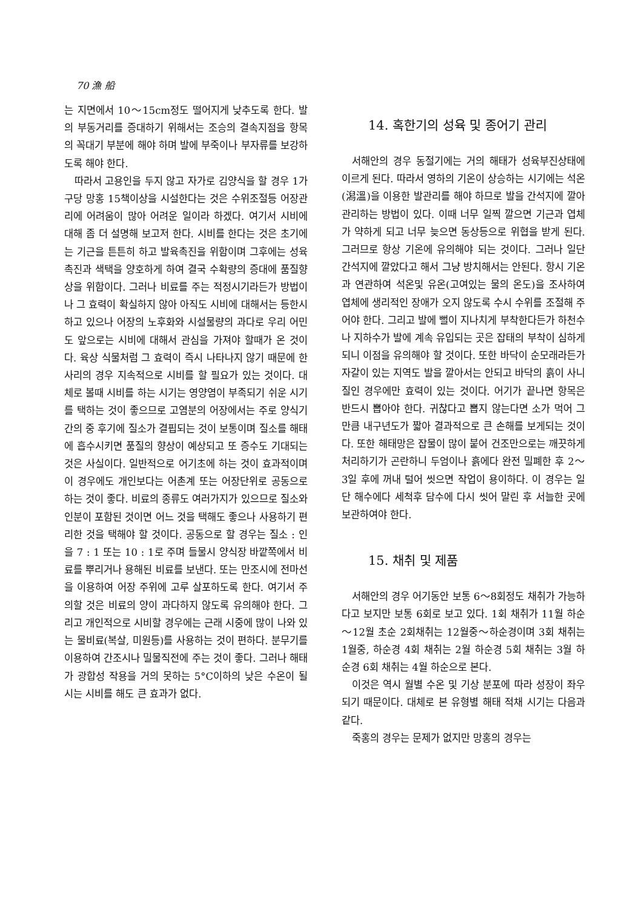70 漁 船
는 지면에서 10～15cm정도 떨어지게 낮추도록 한다. 발의 부동거리를 증대하기 위해서는 조승의 결속지점을 항목의 꼭대기 부분에 해야 하며 발에 부죽이나 부자류를 보강하도록 해야 한다.
따라서 고용인을 두지 않고 자가로 김양식을 할 경우 1가구당 망홍 15책이상을 시설한다는 것은 수위조절등 어장관리에 어려움이 많아 어려운 일이라 하겠다. 여기서 시비에 대해 좀 더 설명해 보고저 한다. 시비를 한다는 것은 초기에는 기근을 튼튼히 하고 발육촉진을 위함이며 그후에는 성육촉진과 색택을 양호하게 하여 결국 수확량의 증대에 품질향상을 위함이다. 그러나 비료를 주는 적정시기라든가 방법이나 그 효력이 확실하지 않아 아직도 시비에 대해서는 등한시 하고 있으나 어장의 노후화와 시설물량의 과다로 우리 어민도 앞으로는 시비에 대해서 관심을 가져야 할때가 온 것이다. 육상 식물처럼 그 효력이 즉시 나타나지 않기 때문에 한사리의 경우 지속적으로 시비를 할 필요가 있는 것이다. 대체로 볼때 시비를 하는 시기는 영양염이 부족되기 쉬운 시기를 택하는 것이 좋으므로 고염분의 어장에서는 주로 양식기간의 중 후기에 질소가 결핍되는 것이 보통이며 질소를 해태에 흡수시키면 품질의 향상이 예상되고 또 증수도 기대되는 것은 사실이다. 일반적으로 어기초에 하는 것이 효과적이며 이 경우에도 개인보다는 어촌계 또는 어장단위로 공동으로 하는 것이 좋다. 비료의 종류도 여러가지가 있으므로 질소와 인분이 포함된 것이면 어느 것을 택해도 좋으나 사용하기 편리한 것을 택해야 할 것이다. 공동으로 할 경우는 질소 : 인을 7 : 1 또는 10 : 1로 주며 들물시 양식장 바깥쪽에서 비료를 뿌리거나 용해된 비료를 보낸다. 또는 만조시에 전마선을 이용하여 어장 주위에 고루 살포하도록 한다. 여기서 주의할 것은 비료의 양이 과다하지 않도록 유의해야 한다. 그리고 개인적으로 시비할 경우에는 근래 시중에 많이 나와 있는 물비료(복살, 미원등)를 사용하는 것이 편하다. 분무기를 이용하여 간조시나 밀물직전에 주는 것이 좋다. 그러나 해태가 광합성 작용을 거의 못하는 5°C이하의 낮은 수온이 될 시는 시비를 해도 큰 효과가 없다.
14. 혹한기의 성육 및 종어기 관리
서해안의 경우 동절기에는 거의 해태가 성육부진상태에 이르게 된다. 따라서 영하의 기온이 상승하는 시기에는 석온(潟溫)을 이용한 발관리를 해야 하므로 발을 간석지에 깔아 관리하는 방법이 있다. 이때 너무 일찍 깔으면 기근과 엽체가 약하게 되고 너무 늦으면 동상등으로 위협을 받게 된다. 그러므로 항상 기온에 유의해야 되는 것이다. 그러나 일단 간석지에 깔았다고 해서 그냥 방치해서는 안된다. 항시 기온과 연관하여 석온및 유온(고여있는 물의 온도)을 조사하여 엽체에 생리적인 장애가 오지 않도록 수시 수위를 조절해 주어야 한다. 그리고 발에 뻘이 지나치게 부착한다든가 하천수나 지하수가 발에 계속 유입되는 곳은 잡태의 부착이 심하게 되니 이점을 유의해야 할 것이다. 또한 바닥이 순모래라든가 자갈이 있는 지역도 발을 깔아서는 안되고 바닥의 흙이 사니질인 경우에만 효력이 있는 것이다. 어기가 끝나면 항목은 반드시 뽑아야 한다. 귀찮다고 뽑지 않는다면 소가 먹어 그만큼 내구년도가 짧아 결과적으로 큰 손해를 보게되는 것이다. 또한 해태망은 잡물이 많이 붙어 건조만으로는 깨끗하게 처리하기가 곤란하니 두엄이나 흙에다 완전 밀폐한 후 2～3일 후에 꺼내 털어 씻으면 작업이 용이하다. 이 경우는 일단 해수에다 세척후 담수에 다시 씻어 말린 후 서늘한 곳에 보관하여야 한다.
15. 채취 및 제품
서해안의 경우 어기동안 보통 6～8회정도 채취가 가능하다고 보지만 보통 6회로 보고 있다. 1회 채취가 11월 하순～12월 초순 2회채취는 12월중～하순경이며 3회 채취는 1월중, 하순경 4회 채취는 2월 하순경 5회 채취는 3월 하순경 6회 채취는 4월 하순으로 본다.
이것은 역시 월별 수온 및 기상 분포에 따라 성장이 좌우되기 때문이다. 대체로 본 유형별 해태 적채 시기는 다음과 같다.
죽홍의 경우는 문제가 없지만 망홍의 경우는